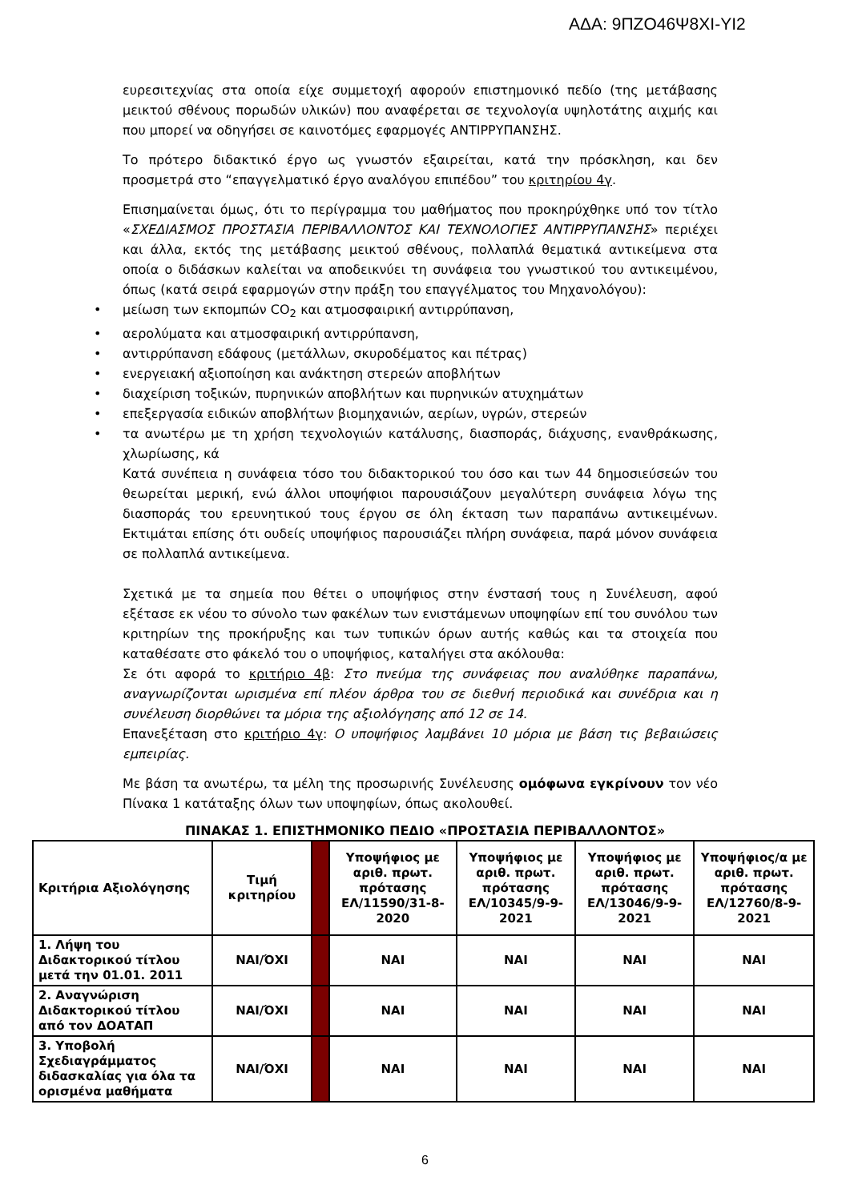ΑΔΑ: 9ΠΖΟ46Ψ8ΧΙ-ΥΙ2
ευρεσιτεχνίας στα οποία είχε συμμετοχή αφορούν επιστημονικό πεδίο (της μετάβασης μεικτού σθένους πορωδών υλικών) που αναφέρεται σε τεχνολογία υψηλοτάτης αιχμής και που μπορεί να οδηγήσει σε καινοτόμες εφαρμογές ΑΝΤΙΡΡΥΠΑΝΣΗΣ.
Το πρότερο διδακτικό έργο ως γνωστόν εξαιρείται, κατά την πρόσκληση, και δεν προσμετρά στο “επαγγελματικό έργο αναλόγου επιπέδου” του κριτηρίου 4γ.
Επισημαίνεται όμως, ότι το περίγραμμα του μαθήματος που προκηρύχθηκε υπό τον τίτλο «ΣΧΕΔΙΑΣΜΟΣ ΠΡΟΣΤΑΣΙΑ ΠΕΡΙΒΑΛΛΟΝΤΟΣ ΚΑΙ ΤΕΧΝΟΛΟΓΙΕΣ ΑΝΤΙΡΡΥΠΑΝΣΗΣ» περιέχει και άλλα, εκτός της μετάβασης μεικτού σθένους, πολλαπλά θεματικά αντικείμενα στα οποία ο διδάσκων καλείται να αποδεικνύει τη συνάφεια του γνωστικού του αντικειμένου, όπως (κατά σειρά εφαρμογών στην πράξη του επαγγέλματος του Μηχανολόγου):
• μείωση των εκπομπών CO<sub>2</sub> και ατμοσφαιρική αντιρρύπανση,
• αερολύματα και ατμοσφαιρική αντιρρύπανση,
• αντιρρύπανση εδάφους (μετάλλων, σκυροδέματος και πέτρας)
• ενεργειακή αξιοποίηση και ανάκτηση στερεών αποβλήτων
• διαχείριση τοξικών, πυρηνικών αποβλήτων και πυρηνικών ατυχημάτων
• επεξεργασία ειδικών αποβλήτων βιομηχανιών, αερίων, υγρών, στερεών
• τα ανωτέρω με τη χρήση τεχνολογιών κατάλυσης, διασποράς, διάχυσης, ενανθράκωσης, χλωρίωσης, κά
Κατά συνέπεια η συνάφεια τόσο του διδακτορικού του όσο και των 44 δημοσιεύσεών του θεωρείται μερική, ενώ άλλοι υποψήφιοι παρουσιάζουν μεγαλύτερη συνάφεια λόγω της διασποράς του ερευνητικού τους έργου σε όλη έκταση των παραπάνω αντικειμένων. Εκτιμάται επίσης ότι ουδείς υποψήφιος παρουσιάζει πλήρη συνάφεια, παρά μόνον συνάφεια σε πολλαπλά αντικείμενα.
Σχετικά με τα σημεία που θέτει ο υποψήφιος στην ένστασή τους η Συνέλευση, αφού εξέτασε εκ νέου το σύνολο των φακέλων των ενιστάμενων υποψηφίων επί του συνόλου των κριτηρίων της προκήρυξης και των τυπικών όρων αυτής καθώς και τα στοιχεία που καταθέσατε στο φάκελό του ο υποψήφιος, καταλήγει στα ακόλουθα:
Σε ότι αφορά το κριτήριο 4β: Στο πνεύμα της συνάφειας που αναλύθηκε παραπάνω, αναγνωρίζονται ωρισμένα επί πλέον άρθρα του σε διεθνή περιοδικά και συνέδρια και η συνέλευση διορθώνει τα μόρια της αξιολόγησης από 12 σε 14.
Επανεξέταση στο κριτήριο 4γ: Ο υποψήφιος λαμβάνει 10 μόρια με βάση τις βεβαιώσεις εμπειρίας.
Με βάση τα ανωτέρω, τα μέλη της προσωρινής Συνέλευσης ομόφωνα εγκρίνουν τον νέο Πίνακα 1 κατάταξης όλων των υποψηφίων, όπως ακολουθεί.
ΠΙΝΑΚΑΣ 1. ΕΠΙΣΤΗΜΟΝΙΚΟ ΠΕΔΙΟ «ΠΡΟΣΤΑΣΙΑ ΠΕΡΙΒΑΛΛΟΝΤΟΣ»
| Κριτήρια Αξιολόγησης | Τιμή κριτηρίου | | Υποψήφιος με αριθ. πρωτ. πρότασης ΕΛ/11590/31-8-2020 | Υποψήφιος με αριθ. πρωτ. πρότασης ΕΛ/10345/9-9-2021 | Υποψήφιος με αριθ. πρωτ. πρότασης ΕΛ/13046/9-9-2021 | Υποψήφιος/α με αριθ. πρωτ. πρότασης ΕΛ/12760/8-9-2021 |
| --- | --- | --- | --- | --- | --- | --- |
| 1. Λήψη του Διδακτορικού τίτλου μετά την 01.01. 2011 | ΝΑΙ/ΌΧΙ | | ΝΑΙ | ΝΑΙ | ΝΑΙ | ΝΑΙ |
| 2. Αναγνώριση Διδακτορικού τίτλου από τον ΔΟΑΤΑΠ | ΝΑΙ/ΌΧΙ | | ΝΑΙ | ΝΑΙ | ΝΑΙ | ΝΑΙ |
| 3. Υποβολή Σχεδιαγράμματος διδασκαλίας για όλα τα ορισμένα μαθήματα | ΝΑΙ/ΌΧΙ | | ΝΑΙ | ΝΑΙ | ΝΑΙ | ΝΑΙ |
6